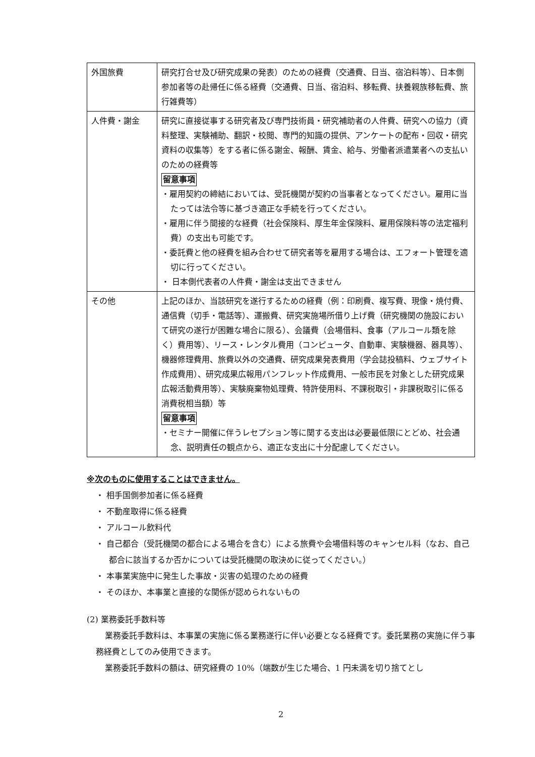| 外国旅費 | 研究打合せ及び研究成果の発表）のための経費（交通費、日当、宿泊料等）、日本側参加者等の赴帰任に係る経費（交通費、日当、宿泊料、移転費、扶養親族移転費、旅行雑費等） |
| 人件費・謝金 | 研究に直接従事する研究者及び専門技術員・研究補助者の人件費、研究への協力（資料整理、実験補助、翻訳・校閲、専門的知識の提供、アンケートの配布・回収・研究資料の収集等）をする者に係る謝金、報酬、賃金、給与、労働者派遣業者への支払いのための経費等 留意事項 ・雇用契約の締結においては、受託機関が契約の当事者となってください。雇用に当たっては法令等に基づき適正な手続を行ってください。 ・雇用に伴う間接的な経費（社会保険料、厚生年金保険料、雇用保険料等の法定福利費）の支出も可能です。 ・委託費と他の経費を組み合わせて研究者等を雇用する場合は、エフォート管理を適切に行ってください。 ・ 日本側代表者の人件費・謝金は支出できません |
| その他 | 上記のほか、当該研究を遂行するための経費（例：印刷費、複写費、現像・焼付費、通信費（切手・電話等）、運搬費、研究実施場所借り上げ費（研究機関の施設において研究の遂行が困難な場合に限る）、会議費（会場借料、食事（アルコール類を除く）費用等）、リース・レンタル費用（コンピュータ、自動車、実験機器、器具等）、機器修理費用、旅費以外の交通費、研究成果発表費用（学会誌投稿料、ウェブサイト作成費用）、研究成果広報用パンフレット作成費用、一般市民を対象とした研究成果広報活動費用等）、実験廃棄物処理費、特許使用料、不課税取引・非課税取引に係る消費税相当額）等 留意事項 ・セミナー開催に伴うレセプション等に関する支出は必要最低限にとどめ、社会通念、説明責任の観点から、適正な支出に十分配慮してください。 |
※次のものに使用することはできません。
・ 相手国側参加者に係る経費
・ 不動産取得に係る経費
・ アルコール飲料代
・ 自己都合（受託機関の都合による場合を含む）による旅費や会場借料等のキャンセル料（なお、自己都合に該当するか否かについては受託機関の取決めに従ってください。）
・ 本事業実施中に発生した事故・災害の処理のための経費
・ そのほか、本事業と直接的な関係が認められないもの
(2) 業務委託手数料等
業務委託手数料は、本事業の実施に係る業務遂行に伴い必要となる経費です。委託業務の実施に伴う事務経費としてのみ使用できます。
業務委託手数料の額は、研究経費の 10%（端数が生じた場合、1 円未満を切り捨てとし
2